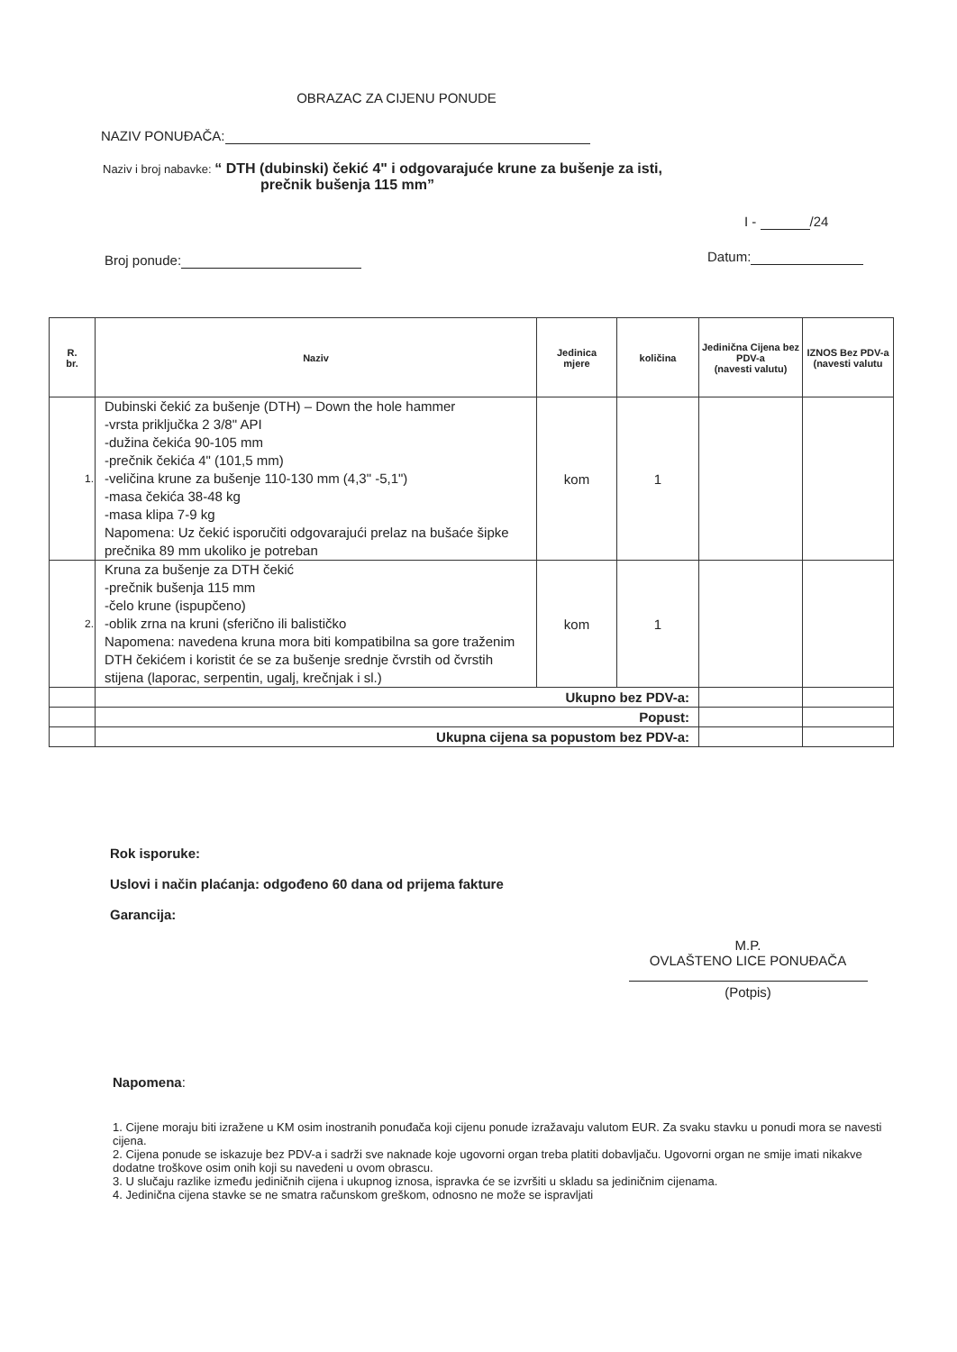OBRAZAC ZA CIJENU PONUDE
NAZIV PONUĐAČA:
Naziv i broj nabavke: “ DTH (dubinski) čekić 4" i odgovarajuće krune za bušenje za isti,
prečnik bušenja 115 mm”
I - /24
Broj ponude: Datum:
| R. br. | Naziv | Jedinica mjere | količina | Jedinična Cijena bez PDV-a (navesti valutu) | IZNOS Bez PDV-a (navesti valutu |
| --- | --- | --- | --- | --- | --- |
| 1. | Dubinski čekić za bušenje (DTH) – Down the hole hammer -vrsta priključka 2 3/8" API -dužina čekića 90-105 mm -prečnik čekića 4" (101,5 mm) -veličina krune za bušenje 110-130 mm (4,3" -5,1") -masa čekića 38-48 kg -masa klipa 7-9 kg Napomena: Uz čekić isporučiti odgovarajući prelaz na bušaće šipke prečnika 89 mm ukoliko je potreban | kom | 1 | | |
| 2. | Kruna za bušenje za DTH čekić -prečnik bušenja 115 mm -čelo krune (ispupčeno) -oblik zrna na kruni (sferično ili balističko Napomena: navedena kruna mora biti kompatibilna sa gore traženim DTH čekićem i koristit će se za bušenje srednje čvrstih od čvrstih stijena (laporac, serpentin, ugalj, krečnjak i sl.) | kom | 1 | | |
| | Ukupno bez PDV-a: | | | | |
| | Popust: | | | | |
| | Ukupna cijena sa popustom bez PDV-a: | | | | |
Rok isporuke:
Uslovi i način plaćanja: odgođeno 60 dana od prijema fakture
Garancija:
M.P.
OVLAŠTENO LICE PONUĐAČA
(Potpis)
Napomena:
1. Cijene moraju biti izražene u KM osim inostranih ponuđača koji cijenu ponude izražavaju valutom EUR. Za svaku stavku u ponudi mora se navesti cijena.
2. Cijena ponude se iskazuje bez PDV-a i sadrži sve naknade koje ugovorni organ treba platiti dobavljaču. Ugovorni organ ne smije imati nikakve dodatne troškove osim onih koji su navedeni u ovom obrascu.
3. U slučaju razlike između jediničnih cijena i ukupnog iznosa, ispravka će se izvršiti u skladu sa jediničnim cijenama.
4. Jedinična cijena stavke se ne smatra računskom greškom, odnosno ne može se ispravljati